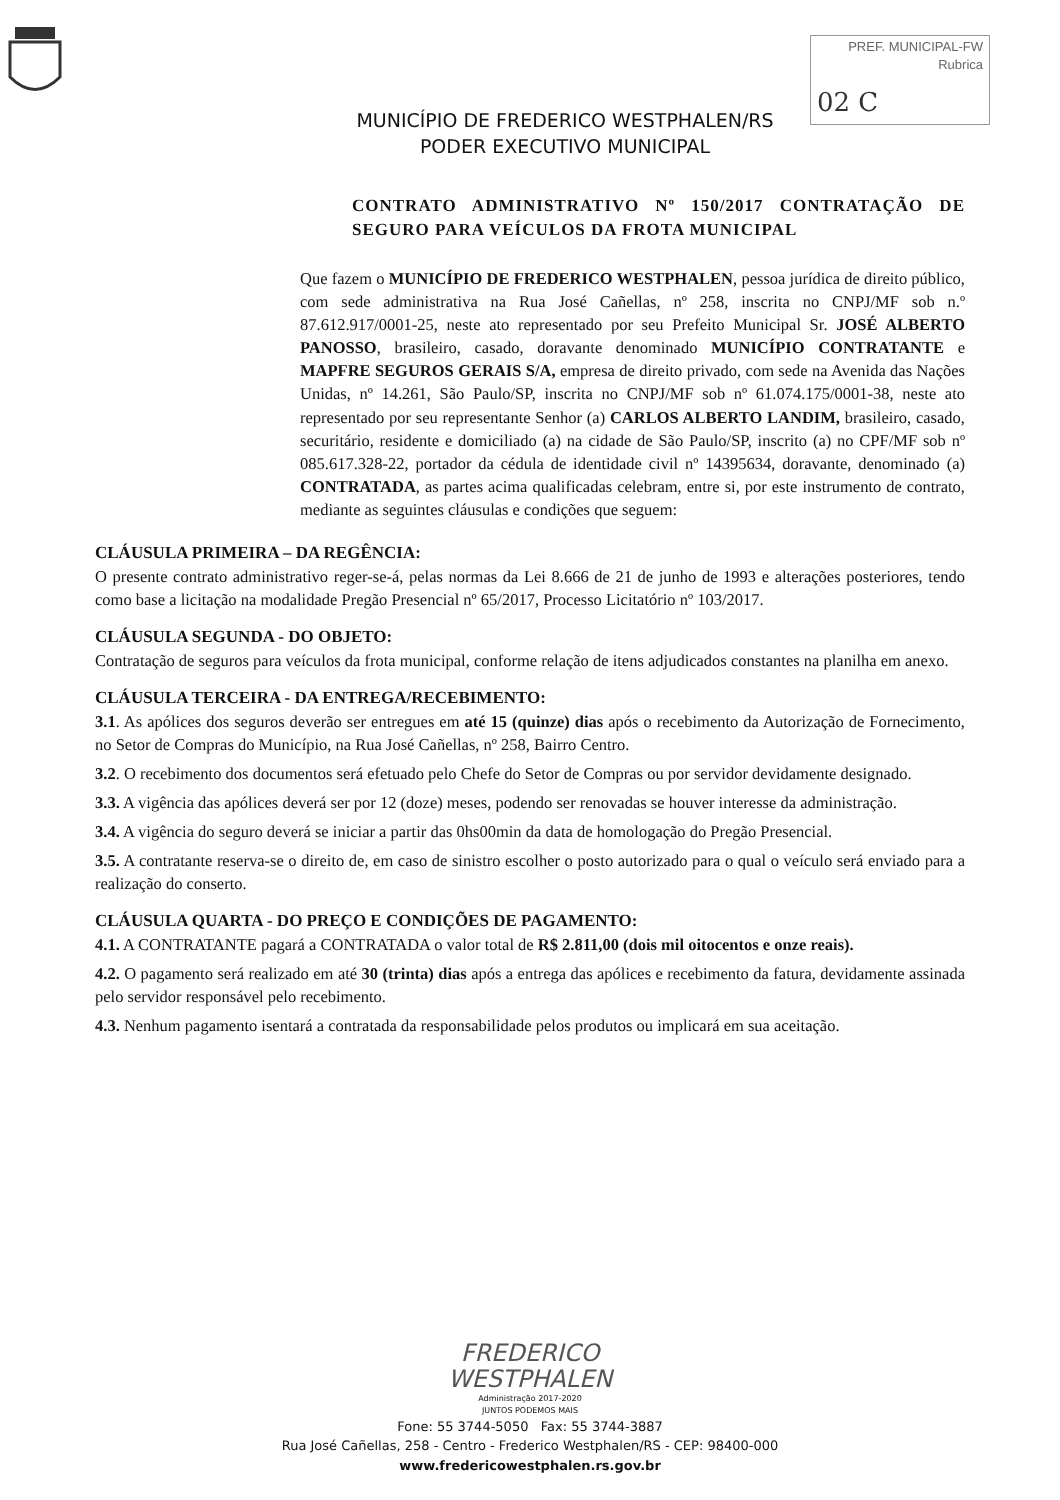PREF. MUNICIPAL-FW
Rubrica
02 C
MUNICÍPIO DE FREDERICO WESTPHALEN/RS
PODER EXECUTIVO MUNICIPAL
CONTRATO ADMINISTRATIVO Nº 150/2017 CONTRATAÇÃO DE SEGURO PARA VEÍCULOS DA FROTA MUNICIPAL
Que fazem o MUNICÍPIO DE FREDERICO WESTPHALEN, pessoa jurídica de direito público, com sede administrativa na Rua José Cañellas, nº 258, inscrita no CNPJ/MF sob n.º 87.612.917/0001-25, neste ato representado por seu Prefeito Municipal Sr. JOSÉ ALBERTO PANOSSO, brasileiro, casado, doravante denominado MUNICÍPIO CONTRATANTE e MAPFRE SEGUROS GERAIS S/A, empresa de direito privado, com sede na Avenida das Nações Unidas, nº 14.261, São Paulo/SP, inscrita no CNPJ/MF sob nº 61.074.175/0001-38, neste ato representado por seu representante Senhor (a) CARLOS ALBERTO LANDIM, brasileiro, casado, securitário, residente e domiciliado (a) na cidade de São Paulo/SP, inscrito (a) no CPF/MF sob nº 085.617.328-22, portador da cédula de identidade civil nº 14395634, doravante, denominado (a) CONTRATADA, as partes acima qualificadas celebram, entre si, por este instrumento de contrato, mediante as seguintes cláusulas e condições que seguem:
CLÁUSULA PRIMEIRA – DA REGÊNCIA:
O presente contrato administrativo reger-se-á, pelas normas da Lei 8.666 de 21 de junho de 1993 e alterações posteriores, tendo como base a licitação na modalidade Pregão Presencial nº 65/2017, Processo Licitatório nº 103/2017.
CLÁUSULA SEGUNDA - DO OBJETO:
Contratação de seguros para veículos da frota municipal, conforme relação de itens adjudicados constantes na planilha em anexo.
CLÁUSULA TERCEIRA - DA ENTREGA/RECEBIMENTO:
3.1. As apólices dos seguros deverão ser entregues em até 15 (quinze) dias após o recebimento da Autorização de Fornecimento, no Setor de Compras do Município, na Rua José Cañellas, nº 258, Bairro Centro.
3.2. O recebimento dos documentos será efetuado pelo Chefe do Setor de Compras ou por servidor devidamente designado.
3.3. A vigência das apólices deverá ser por 12 (doze) meses, podendo ser renovadas se houver interesse da administração.
3.4. A vigência do seguro deverá se iniciar a partir das 0hs00min da data de homologação do Pregão Presencial.
3.5. A contratante reserva-se o direito de, em caso de sinistro escolher o posto autorizado para o qual o veículo será enviado para a realização do conserto.
CLÁUSULA QUARTA - DO PREÇO E CONDIÇÕES DE PAGAMENTO:
4.1. A CONTRATANTE pagará a CONTRATADA o valor total de R$ 2.811,00 (dois mil oitocentos e onze reais).
4.2. O pagamento será realizado em até 30 (trinta) dias após a entrega das apólices e recebimento da fatura, devidamente assinada pelo servidor responsável pelo recebimento.
4.3. Nenhum pagamento isentará a contratada da responsabilidade pelos produtos ou implicará em sua aceitação.
FREDERICO
WESTPHALEN
Administração 2017-2020
JUNTOS PODEMOS MAIS
Fone: 55 3744-5050 Fax: 55 3744-3887
Rua José Cañellas, 258 - Centro - Frederico Westphalen/RS - CEP: 98400-000
www.fredericowestphalen.rs.gov.br